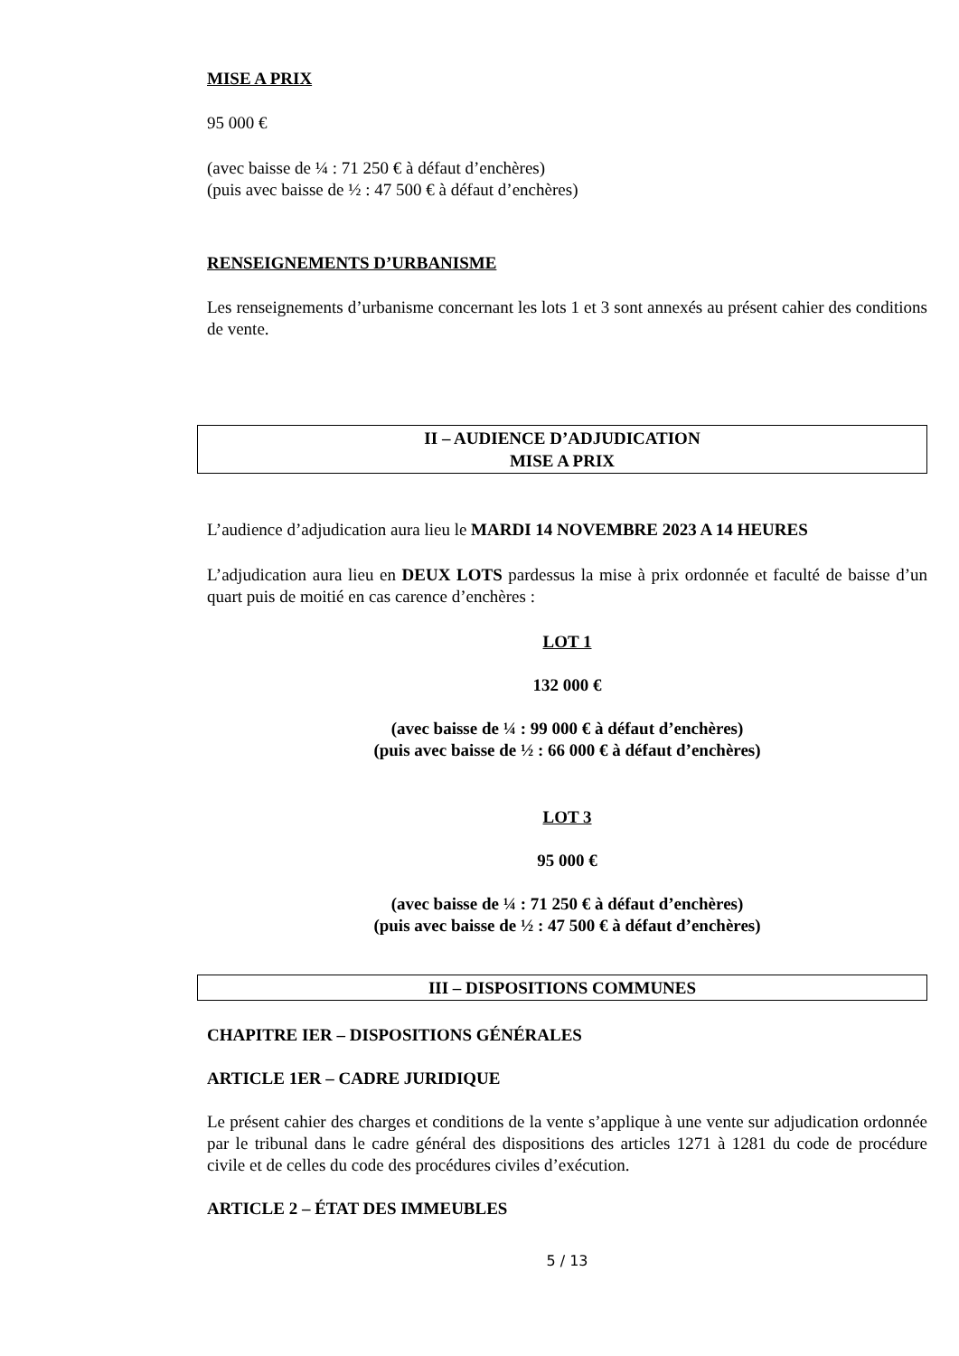MISE A PRIX
95 000 €
(avec baisse de ¼ : 71 250 € à défaut d’enchères)
(puis avec baisse de ½ : 47 500 € à défaut d’enchères)
RENSEIGNEMENTS D’URBANISME
Les renseignements d’urbanisme concernant les lots 1 et 3 sont annexés au présent cahier des conditions de vente.
II – AUDIENCE D’ADJUDICATION
MISE A PRIX
L’audience d’adjudication aura lieu le MARDI 14 NOVEMBRE 2023 A 14 HEURES
L’adjudication aura lieu en DEUX LOTS pardessus la mise à prix ordonnée et faculté de baisse d’un quart puis de moitié en cas carence d’enchères :
LOT 1
132 000 €
(avec baisse de ¼ : 99 000 € à défaut d’enchères)
(puis avec baisse de ½ : 66 000 € à défaut d’enchères)
LOT 3
95 000 €
(avec baisse de ¼ : 71 250 € à défaut d’enchères)
(puis avec baisse de ½ : 47 500 € à défaut d’enchères)
III – DISPOSITIONS COMMUNES
CHAPITRE IER – DISPOSITIONS GÉNÉRALES
ARTICLE 1ER – CADRE JURIDIQUE
Le présent cahier des charges et conditions de la vente s’applique à une vente sur adjudication ordonnée par le tribunal dans le cadre général des dispositions des articles 1271 à 1281 du code de procédure civile et de celles du code des procédures civiles d’exécution.
ARTICLE 2 – ÉTAT DES IMMEUBLES
5 / 13